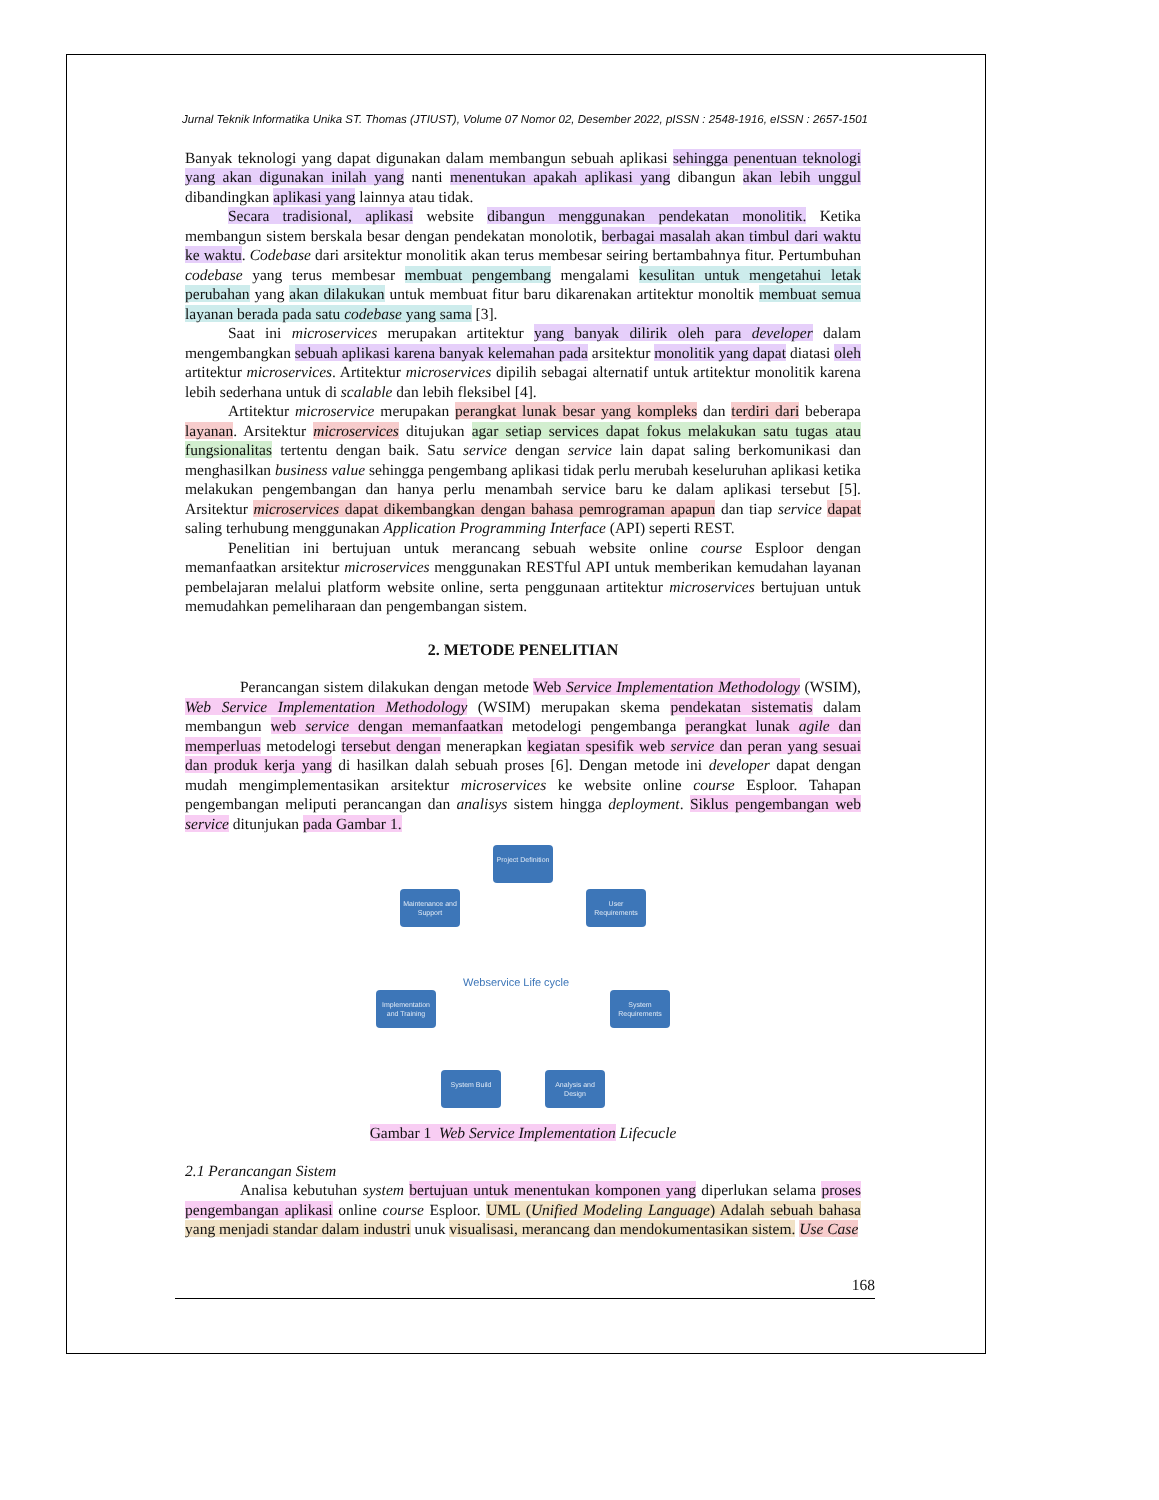Jurnal Teknik Informatika Unika ST. Thomas (JTIUST), Volume 07 Nomor 02, Desember 2022, pISSN : 2548-1916, eISSN : 2657-1501
Banyak teknologi yang dapat digunakan dalam membangun sebuah aplikasi sehingga penentuan teknologi yang akan digunakan inilah yang nanti menentukan apakah aplikasi yang dibangun akan lebih unggul dibandingkan aplikasi yang lainnya atau tidak.
Secara tradisional, aplikasi website dibangun menggunakan pendekatan monolitik. Ketika membangun sistem berskala besar dengan pendekatan monolotik, berbagai masalah akan timbul dari waktu ke waktu. Codebase dari arsitektur monolitik akan terus membesar seiring bertambahnya fitur. Pertumbuhan codebase yang terus membesar membuat pengembang mengalami kesulitan untuk mengetahui letak perubahan yang akan dilakukan untuk membuat fitur baru dikarenakan artitektur monoltik membuat semua layanan berada pada satu codebase yang sama [3].
Saat ini microservices merupakan artitektur yang banyak dilirik oleh para developer dalam mengembangkan sebuah aplikasi karena banyak kelemahan pada arsitektur monolitik yang dapat diatasi oleh artitektur microservices. Artitektur microservices dipilih sebagai alternatif untuk artitektur monolitik karena lebih sederhana untuk di scalable dan lebih fleksibel [4].
Artitektur microservice merupakan perangkat lunak besar yang kompleks dan terdiri dari beberapa layanan. Arsitektur microservices ditujukan agar setiap services dapat fokus melakukan satu tugas atau fungsionalitas tertentu dengan baik. Satu service dengan service lain dapat saling berkomunikasi dan menghasilkan business value sehingga pengembang aplikasi tidak perlu merubah keseluruhan aplikasi ketika melakukan pengembangan dan hanya perlu menambah service baru ke dalam aplikasi tersebut [5]. Arsitektur microservices dapat dikembangkan dengan bahasa pemrograman apapun dan tiap service dapat saling terhubung menggunakan Application Programming Interface (API) seperti REST.
Penelitian ini bertujuan untuk merancang sebuah website online course Esploor dengan memanfaatkan arsitektur microservices menggunakan RESTful API untuk memberikan kemudahan layanan pembelajaran melalui platform website online, serta penggunaan artitektur microservices bertujuan untuk memudahkan pemeliharaan dan pengembangan sistem.
2. METODE PENELITIAN
Perancangan sistem dilakukan dengan metode Web Service Implementation Methodology (WSIM), Web Service Implementation Methodology (WSIM) merupakan skema pendekatan sistematis dalam membangun web service dengan memanfaatkan metodelogi pengembanga perangkat lunak agile dan memperluas metodelogi tersebut dengan menerapkan kegiatan spesifik web service dan peran yang sesuai dan produk kerja yang di hasilkan dalah sebuah proses [6]. Dengan metode ini developer dapat dengan mudah mengimplementasikan arsitektur microservices ke website online course Esploor. Tahapan pengembangan meliputi perancangan dan analisys sistem hingga deployment. Siklus pengembangan web service ditunjukan pada Gambar 1.
Project Definition
User Requirements
System Requirements
Analysis and Design
System Build
Implementation and Training
Maintenance and Support
Webservice Life cycle
Gambar 1 Web Service Implementation Lifecucle
2.1 Perancangan Sistem
Analisa kebutuhan system bertujuan untuk menentukan komponen yang diperlukan selama proses pengembangan aplikasi online course Esploor. UML (Unified Modeling Language) Adalah sebuah bahasa yang menjadi standar dalam industri unuk visualisasi, merancang dan mendokumentasikan sistem. Use Case
168